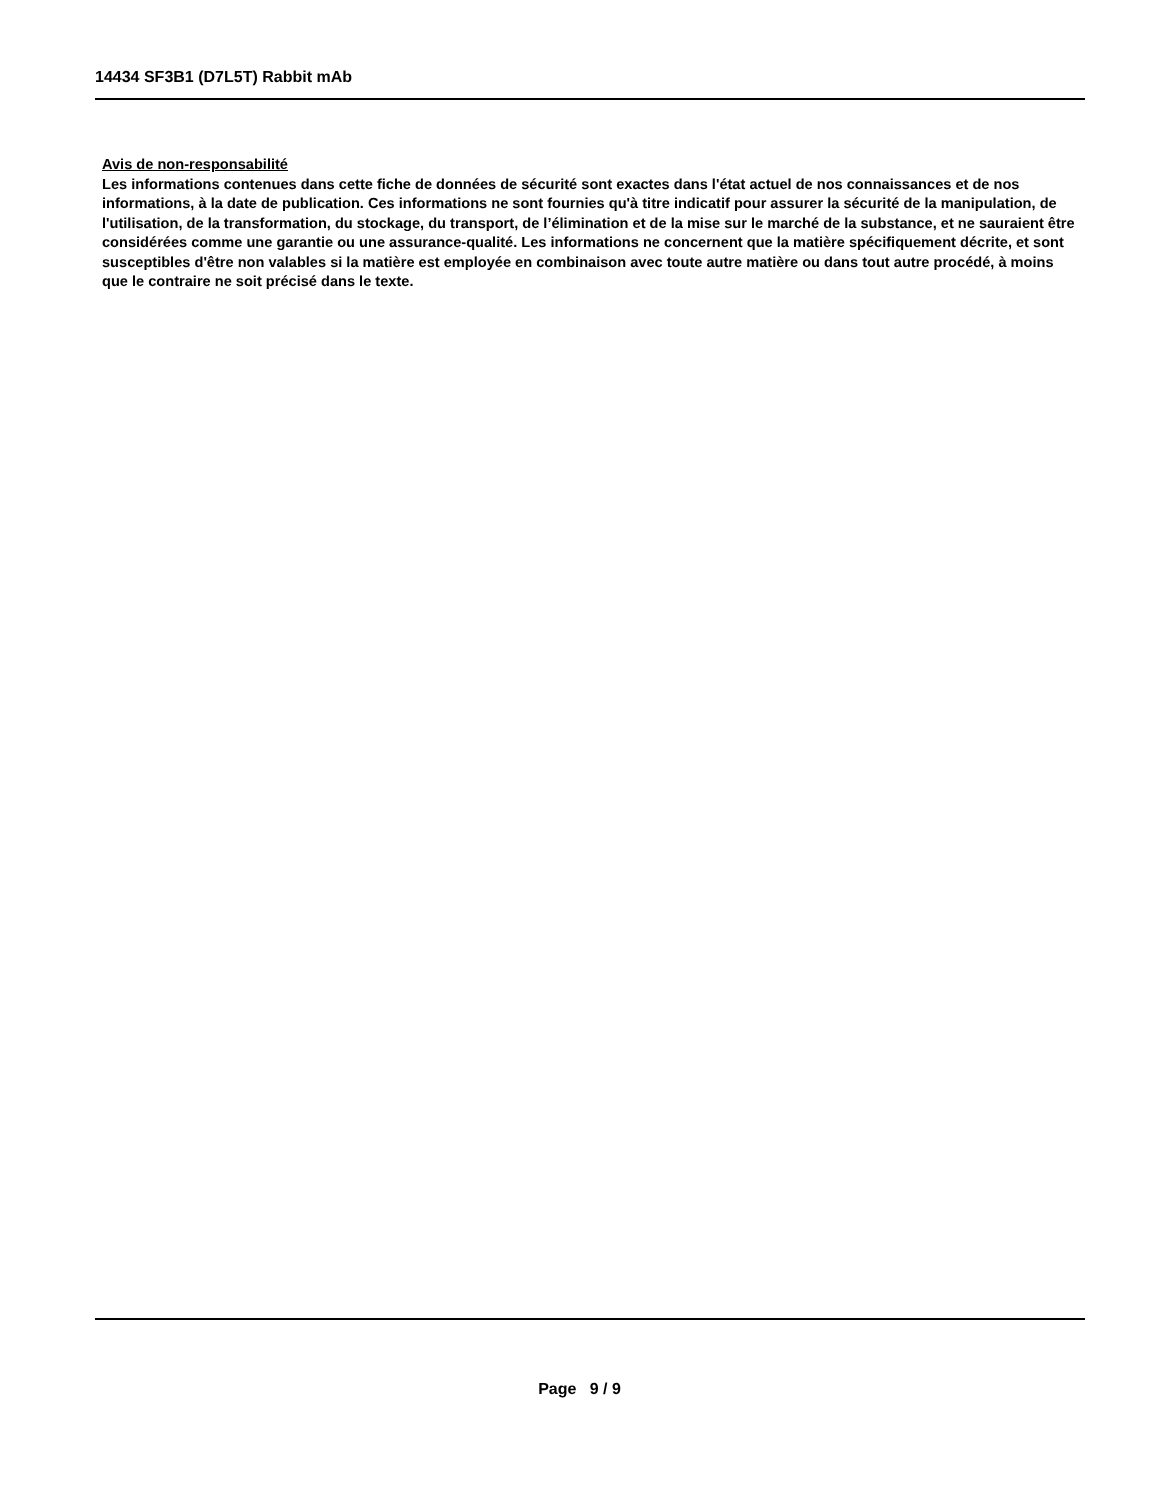14434 SF3B1 (D7L5T) Rabbit mAb
Avis de non-responsabilité
Les informations contenues dans cette fiche de données de sécurité sont exactes dans l'état actuel de nos connaissances et de nos informations, à la date de publication. Ces informations ne sont fournies qu'à titre indicatif pour assurer la sécurité de la manipulation, de l'utilisation, de la transformation, du stockage, du transport, de l’élimination et de la mise sur le marché de la substance, et ne sauraient être considérées comme une garantie ou une assurance-qualité. Les informations ne concernent que la matière spécifiquement décrite, et sont susceptibles d'être non valables si la matière est employée en combinaison avec toute autre matière ou dans tout autre procédé, à moins que le contraire ne soit précisé dans le texte.
Page 9 / 9